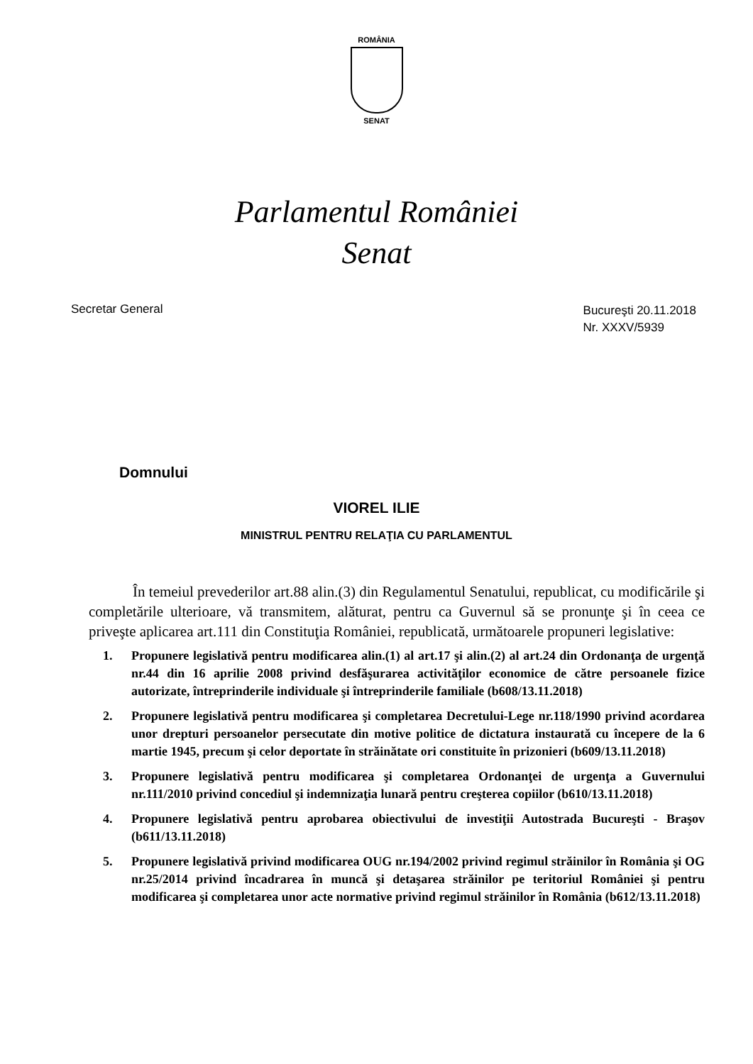ROMÂNIA
SENAT
Parlamentul României
Senat
Secretar General
Bucureşti 20.11.2018
Nr. XXXV/5939
Domnului
VIOREL ILIE
MINISTRUL PENTRU RELAŢIA CU PARLAMENTUL
În temeiul prevederilor art.88 alin.(3) din Regulamentul Senatului, republicat, cu modificările şi completările ulterioare, vă transmitem, alăturat, pentru ca Guvernul să se pronunţe şi în ceea ce priveşte aplicarea art.111 din Constituţia României, republicată, următoarele propuneri legislative:
1. Propunere legislativă pentru modificarea alin.(1) al art.17 şi alin.(2) al art.24 din Ordonanţa de urgenţă nr.44 din 16 aprilie 2008 privind desfăşurarea activităţilor economice de către persoanele fizice autorizate, întreprinderile individuale şi întreprinderile familiale (b608/13.11.2018)
2. Propunere legislativă pentru modificarea şi completarea Decretului-Lege nr.118/1990 privind acordarea unor drepturi persoanelor persecutate din motive politice de dictatura instaurată cu începere de la 6 martie 1945, precum şi celor deportate în străinătate ori constituite în prizonieri (b609/13.11.2018)
3. Propunere legislativă pentru modificarea şi completarea Ordonanţei de urgenţa a Guvernului nr.111/2010 privind concediul şi indemnizaţia lunară pentru creşterea copiilor (b610/13.11.2018)
4. Propunere legislativă pentru aprobarea obiectivului de investiţii Autostrada Bucureşti - Braşov (b611/13.11.2018)
5. Propunere legislativă privind modificarea OUG nr.194/2002 privind regimul străinilor în România şi OG nr.25/2014 privind încadrarea în muncă şi detaşarea străinilor pe teritoriul României şi pentru modificarea şi completarea unor acte normative privind regimul străinilor în România (b612/13.11.2018)